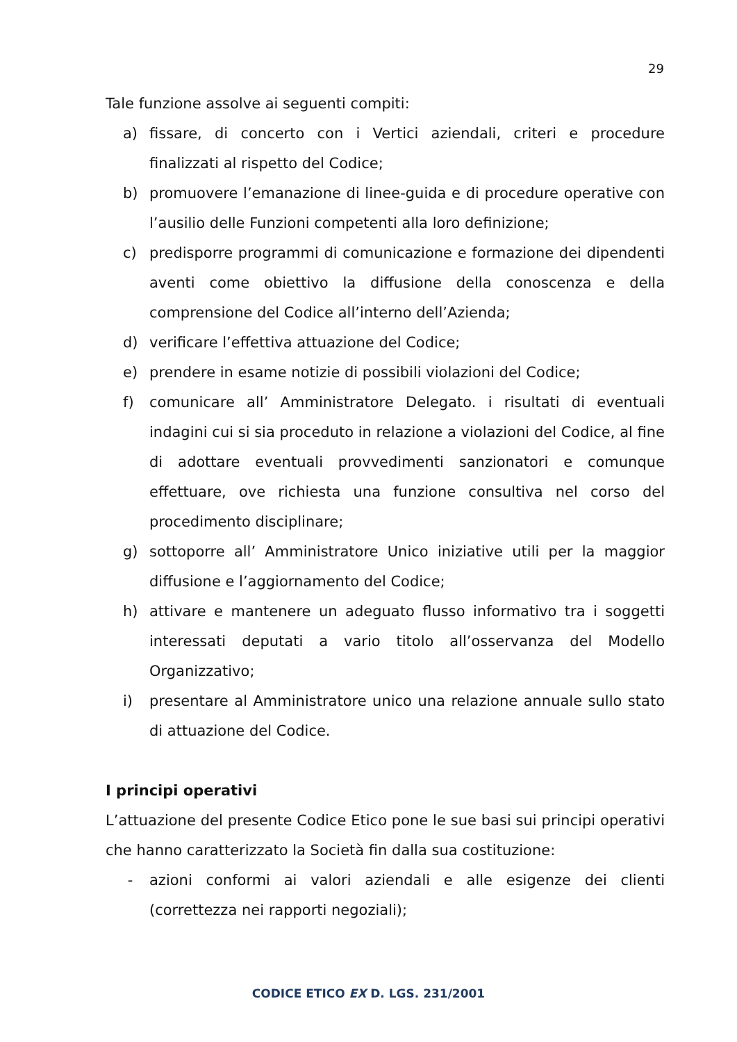29
Tale funzione assolve ai seguenti compiti:
a) fissare, di concerto con i Vertici aziendali, criteri e procedure finalizzati al rispetto del Codice;
b) promuovere l’emanazione di linee-guida e di procedure operative con l’ausilio delle Funzioni competenti alla loro definizione;
c) predisporre programmi di comunicazione e formazione dei dipendenti aventi come obiettivo la diffusione della conoscenza e della comprensione del Codice all’interno dell’Azienda;
d) verificare l’effettiva attuazione del Codice;
e) prendere in esame notizie di possibili violazioni del Codice;
f) comunicare all’ Amministratore Delegato. i risultati di eventuali indagini cui si sia proceduto in relazione a violazioni del Codice, al fine di adottare eventuali provvedimenti sanzionatori e comunque effettuare, ove richiesta una funzione consultiva nel corso del procedimento disciplinare;
g) sottoporre all’ Amministratore Unico iniziative utili per la maggior diffusione e l’aggiornamento del Codice;
h) attivare e mantenere un adeguato flusso informativo tra i soggetti interessati deputati a vario titolo all’osservanza del Modello Organizzativo;
i) presentare al Amministratore unico una relazione annuale sullo stato di attuazione del Codice.
I principi operativi
L’attuazione del presente Codice Etico pone le sue basi sui principi operativi che hanno caratterizzato la Società fin dalla sua costituzione:
- azioni conformi ai valori aziendali e alle esigenze dei clienti (correttezza nei rapporti negoziali);
CODICE ETICO EX D. LGS. 231/2001